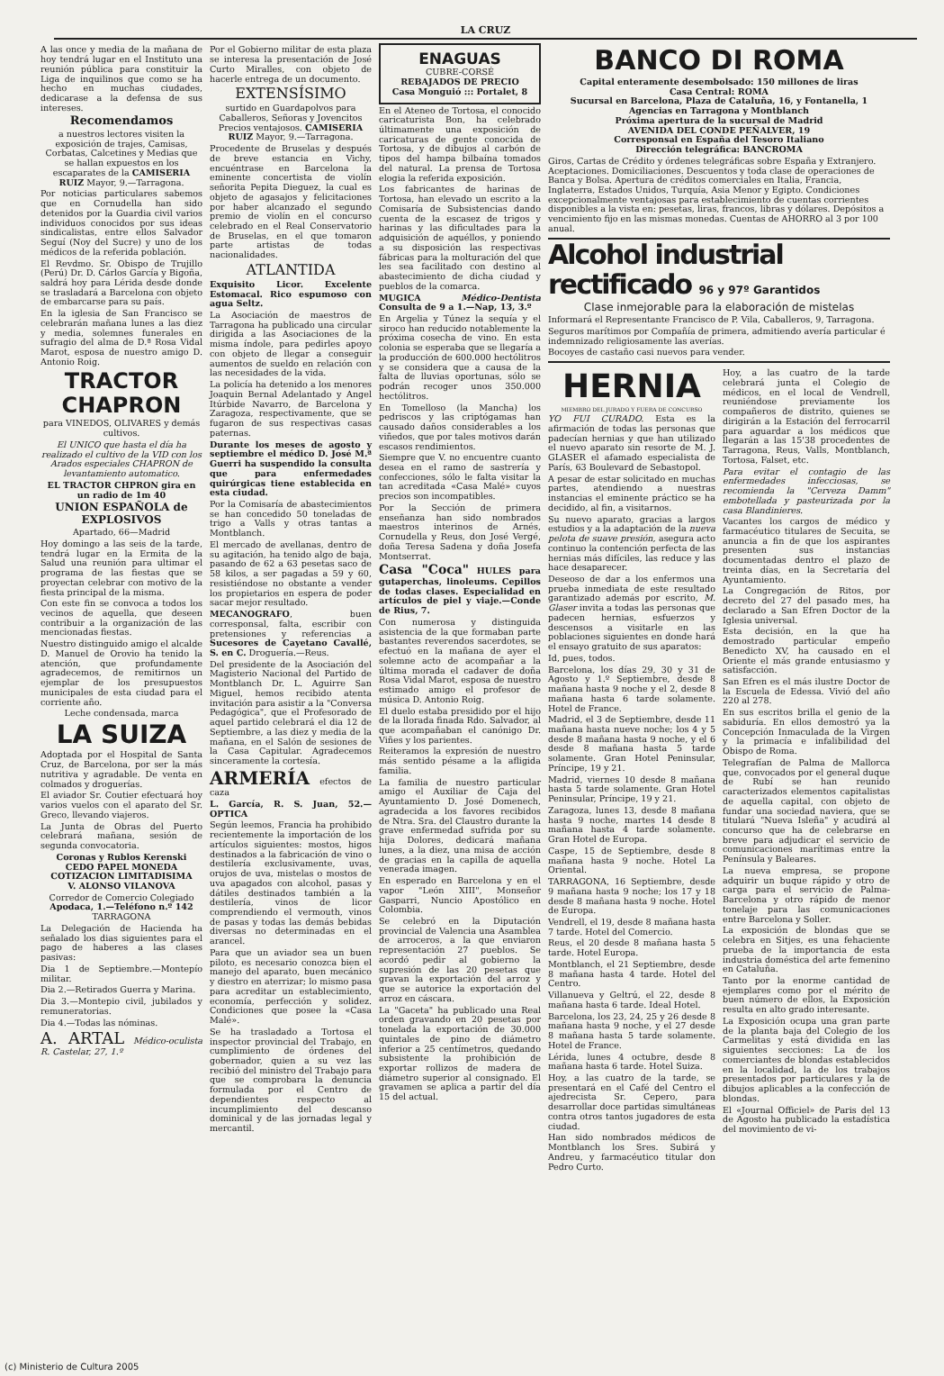LA CRUZ
A las once y media de la mañana de hoy tendrá lugar en el Instituto una reunión pública para constituir la Liga de inquilinos que como se ha hecho en muchas ciudades, dedicarase a la defensa de sus intereses.
Recomendamos
a nuestros lectores visiten la exposición de trajes, Camisas, Corbatas, Calcetines y Medias que se hallan expuestos en los escaparates de la CAMISERIA RUIZ Mayor, 9.—Tarragona.
Por noticias particulares sabemos que en Cornudella han sido detenidos por la Guardia civil varios individuos conocidos por sus ideas sindicalistas, entre ellos Salvador Seguí (Noy del Sucre) y uno de los médicos de la referida población.
El Revdmo. Sr. Obispo de Trujillo (Perú) Dr. D. Cárlos García y Bigoña, saldrá hoy para Lérida desde donde se trasladará a Barcelona con objeto de embarcarse para su país.
En la iglesia de San Francisco se celebrarán mañana lunes a las diez y media, solemnes funerales en sufragio del alma de D.ª Rosa Vidal Marot, esposa de nuestro amigo D. Antonio Roig.
TRACTOR
CHAPRON
para VINEDOS, OLIVARES y demás cultivos.
El UNICO que hasta el día ha realizado el cultivo de la VID con los Arados especiales CHAPRON de levantamiento automatico.
EL TRACTOR CHPRON gira en un radio de 1m 40
UNION ESPAÑOLA de EXPLOSIVOS
Apartado, 66—Madrid
Hoy domingo a las seis de la tarde, tendrá lugar en la Ermita de la Salud una reunión para ultimar el programa de las fiestas que se proyectan celebrar con motivo de la fiesta principal de la misma.
Con este fin se convoca a todos los vecinos de aquella, que deseen contribuir a la organización de las mencionadas fiestas.
Nuestro distinguido amigo el alcalde D. Manuel de Orovio ha tenido la atención, que profundamente agradecemos, de remitirnos un ejemplar de los presupuestos municipales de esta ciudad para el corriente año.
Leche condensada, marca
LA SUIZA
Adoptada por el Hospital de Santa Cruz, de Barcelona, por ser la más nutritiva y agradable. De venta en colmados y droguerías.
El aviador Sr. Coutier efectuará hoy varios vuelos con el aparato del Sr. Greco, llevando viajeros.
La Junta de Obras del Puerto celebrará mañana, sesión de segunda convocatoria.
Coronas y Rublos Kerenski
CEDO PAPEL MONEDA
COTIZACION LIMITADISIMA
V. ALONSO VILANOVA
Corredor de Comercio Colegiado
Apodaca, 1.—Teléfono n.º 142
TARRAGONA
La Delegación de Hacienda ha señalado los dias siguientes para el pago de haberes a las clases pasivas:
Dia 1 de Septiembre.—Montepío militar.
Dia 2.—Retirados Guerra y Marina.
Dia 3.—Montepio civil, jubilados y remuneratorias.
Dia 4.—Todas las nóminas.
A. ARTAL Médico-oculista R. Castelar, 27, 1.º
Por el Gobierno militar de esta plaza se interesa la presentación de José Curto Miralles, con objeto de hacerle entrega de un documento.
EXTENSÍSIMO
surtido en Guardapolvos para Caballeros, Señoras y Jovencitos Precios ventajosos. CAMISERIA RUIZ Mayor, 9.—Tarragona.
Procedente de Bruselas y después de breve estancia en Vichy, encuéntrase en Barcelona la eminente concertista de violín señorita Pepita Dieguez, la cual es objeto de agasajos y felicitaciones por haber alcanzado el segundo premio de violín en el concurso celebrado en el Real Conservatorio de Bruselas, en el que tomaron parte artistas de todas nacionalidades.
ATLANTIDA
Exquisito Licor. Excelente Estomacal. Rico espumoso con agua Seltz.
La Asociación de maestros de Tarragona ha publicado una circular dirigida a las Asociaciones de la misma índole, para pedirles apoyo con objeto de llegar a conseguir aumentos de sueldo en relación con las necesidades de la vida.
La policía ha detenido a los menores Joaquin Bernal Adelantado y Angel Itúrbide Navarro, de Barcelona y Zaragoza, respectivamente, que se fugaron de sus respectivas casas paternas.
Durante los meses de agosto y septiembre el médico D. José M.ª Guerri ha suspendido la consulta que para enfermedades quirúrgicas tiene establecida en esta ciudad.
Por la Comisaría de abastecimientos se han concedido 50 toneladas de trigo a Valls y otras tantas a Montblanch.
El mercado de avellanas, dentro de su agitación, ha tenido algo de baja, pasando de 62 a 63 pesetas saco de 58 kilos, a ser pagadas a 59 y 60, resistiéndose no obstante a vender los propietarios en espera de poder sacar mejor resultado.
MECANOGRAFO, buen corresponsal, falta, escribir con pretensiones y referencias a Sucesores de Cayetano Cavallé, S. en C. Droguería.—Reus.
Del presidente de la Asociación del Magisterio Nacional del Partido de Montblanch Dr. L. Aguirre San Miguel, hemos recibido atenta invitación para asistir a la "Conversa Pedagógica", que el Profesorado de aquel partido celebrará el dia 12 de Septiembre, a las diez y media de la mañana, en el Salón de sesiones de la Casa Capitular. Agradecemos sinceramente la cortesía.
ARMERÍA efectos de caza
L. García, R. S. Juan, 52.—OPTICA
Según leemos, Francia ha prohibido recientemente la importación de los artículos siguientes: mostos, higos destinados a la fabricación de vino o destilería exclusivamente, uvas, orujos de uva, mistelas o mostos de uva apagados con alcohol, pasas y dátiles destinados también a la destilería, vinos de licor comprendiendo el vermouth, vinos de pasas y todas las demás bebidas diversas no determinadas en el arancel.
Para que un aviador sea un buen piloto, es necesario conozca bien el manejo del aparato, buen mecánico y diestro en aterrizar; lo mismo pasa para acreditar un establecimiento, economía, perfección y solidez. Condiciones que posee la «Casa Malé».
Se ha trasladado a Tortosa el inspector provincial del Trabajo, en cumplimiento de órdenes del gobernador, quien a su vez las recibió del ministro del Trabajo para que se comprobara la denuncia formulada por el Centro de dependientes respecto al incumplimiento del descanso dominical y de las jornadas legal y mercantil.
ENAGUAS
CUBRE-CORSÉ
REBAJADOS DE PRECIO
Casa Monguió ::: Portalet, 8
En el Ateneo de Tortosa, el conocido caricaturista Bon, ha celebrado últimamente una exposición de caricaturas de gente conocida de Tortosa, y de dibujos al carbón de tipos del hampa bilbaína tomados del natural. La prensa de Tortosa elogia la referida exposición.
Los fabricantes de harinas de Tortosa, han elevado un escrito a la Comisaría de Subsistencias dando cuenta de la escasez de trigos y harinas y las dificultades para la adquisición de aquéllos, y poniendo a su disposición las respectivas fábricas para la molturación del que les sea facilitado con destino al abastecimiento de dicha ciudad y pueblos de la comarca.
MUGICA Médico-Dentista Consulta de 9 a 1.—Nap, 13, 3.º
En Argelia y Túnez la sequía y el siroco han reducido notablemente la próxima cosecha de vino. En esta colonia se esperaba que se llegaría a la producción de 600.000 hectólitros y se considera que a causa de la falta de lluvias oportunas, sólo se podrán recoger unos 350.000 hectólitros.
En Tomelloso (la Mancha) los pedriscos y las criptógamas han causado daños considerables a los viñedos, que por tales motivos darán escasos rendimientos.
Siempre que V. no encuentre cuanto desea en el ramo de sastrería y confecciones, sólo le falta visitar la tan acreditada «Casa Malé» cuyos precios son incompatibles.
Por la Sección de primera enseñanza han sido nombrados maestros interinos de Arnés, Cornudella y Reus, don José Vergé, doña Teresa Sadena y doña Josefa Montserrat.
Casa "Coca" HULES para gutaperchas, linoleums. Cepillos de todas clases. Especialidad en artículos de piel y viaje.—Conde de Rius, 7.
Con numerosa y distinguida asistencia de la que formaban parte bastantes reverendos sacerdotes, se efectuó en la mañana de ayer el solemne acto de acompañar a la última morada el cadaver de doña Rosa Vidal Marot, esposa de nuestro estimado amigo el profesor de música D. Antonio Roig.
El duelo estaba presidido por el hijo de la llorada finada Rdo. Salvador, al que acompañaban el canónigo Dr. Viñes y los parientes.
Reiteramos la expresión de nuestro más sentido pésame a la afligida familia.
La familia de nuestro particular amigo el Auxiliar de Caja del Ayuntamiento D. José Domenech, agradecida a los favores recibidos de Ntra. Sra. del Claustro durante la grave enfermedad sufrida por su hija Dolores, dedicará mañana lunes, a la diez, una misa de acción de gracias en la capilla de aquella venerada imagen.
En esperado en Barcelona y en el vapor "León XIII", Monseñor Gasparri, Nuncio Apostólico en Colombia.
Se celebró en la Diputación provincial de Valencia una Asamblea de arroceros, a la que enviaron representación 27 pueblos. Se acordó pedir al gobierno la supresión de las 20 pesetas que gravan la exportación del arroz y que se autorice la exportación del arroz en cáscara.
La "Gaceta" ha publicado una Real orden gravando en 20 pesetas por tonelada la exportación de 30.000 quintales de pino de diámetro inferior a 25 centímetros, quedando subsistente la prohibición de exportar rollizos de madera de diámetro superior al consignado. El gravamen se aplica a partir del día 15 del actual.
BANCO DI ROMA
Capital enteramente desembolsado: 150 millones de liras
Casa Central: ROMA
Sucursal en Barcelona, Plaza de Cataluña, 16, y Fontanella, 1
Agencias en Tarragona y Montblanch
Próxima apertura de la sucursal de Madrid
AVENIDA DEL CONDE PEÑALVER, 19
Corresponsal en España del Tesoro Italiano
Dirección telegráfica: BANCROMA
Giros, Cartas de Crédito y órdenes telegráficas sobre España y Extranjero. Aceptaciones. Domiciliaciones. Descuentos y toda clase de operaciones de Banca y Bolsa. Apertura de créditos comerciales en Italia, Francia, Inglaterra, Estados Unidos, Turquía, Asia Menor y Egipto. Condiciones excepcionalmente ventajosas para establecimiento de cuentas corrientes disponibles a la vista en: pesetas, liras, francos, libras y dólares. Depósitos a vencimiento fijo en las mismas monedas. Cuentas de AHORRO al 3 por 100 anual.
Alcohol industrial rectificado 96 y 97º Garantidos
Clase inmejorable para la elaboración de mistelas
Informará el Representante Francisco de P. Vila, Caballeros, 9, Tarragona.
Seguros marítimos por Compañía de primera, admitiendo avería particular é indemnizado religiosamente las averías.
Bocoyes de castaño casi nuevos para vender.
HERNIA
MIEMBRO DEL JURADO Y FUERA DE CONCURSO
YO FUI CURADO. Esta es la afirmación de todas las personas que padecían hernias y que han utilizado el nuevo aparato sin resorte de M. J. GLASER el afamado especialista de París, 63 Boulevard de Sebastopol.
A pesar de estar solicitado en muchas partes, atendiendo a nuestras instancias el eminente práctico se ha decidido, al fin, a visitarnos.
Su nuevo aparato, gracias a largos estudios y a la adaptación de la nueva pelota de suave presión, asegura acto continuo la contención perfecta de las hernias más difíciles, las reduce y las hace desaparecer.
Deseoso de dar a los enfermos una prueba inmediata de este resultado garantizado además por escrito, M. Glaser invita a todas las personas que padecen hernias, esfuerzos y descensos a visitarle en las poblaciones siguientes en donde hará el ensayo gratuito de sus aparatos:
Id, pues, todos.
Barcelona, los días 29, 30 y 31 de Agosto y 1.º Septiembre, desde 8 mañana hasta 9 noche y el 2, desde 8 mañana hasta 6 tarde solamente. Hotel de France.
Madrid, el 3 de Septiembre, desde 11 mañana hasta nueve noche; los 4 y 5 desde 8 mañana hasta 9 noche, y el 6 desde 8 mañana hasta 5 tarde solamente. Gran Hotel Peninsular, Príncipe, 19 y 21.
Madrid, viernes 10 desde 8 mañana hasta 5 tarde solamente. Gran Hotel Peninsular, Príncipe, 19 y 21.
Zaragoza, lunes 13, desde 8 mañana hasta 9 noche, martes 14 desde 8 mañana hasta 4 tarde solamente. Gran Hotel de Europa.
Caspe, 15 de Septiembre, desde 8 mañana hasta 9 noche. Hotel La Oriental.
TARRAGONA, 16 Septiembre, desde 9 mañana hasta 9 noche; los 17 y 18 desde 8 mañana hasta 9 noche. Hotel de Europa.
Vendrell, el 19, desde 8 mañana hasta 7 tarde. Hotel del Comercio.
Reus, el 20 desde 8 mañana hasta 5 tarde. Hotel Europa.
Montblanch, el 21 Septiembre, desde 8 mañana hasta 4 tarde. Hotel del Centro.
Villanueva y Geltrú, el 22, desde 8 mañana hasta 6 tarde. Ideal Hotel.
Barcelona, los 23, 24, 25 y 26 desde 8 mañana hasta 9 noche, y el 27 desde 8 mañana hasta 5 tarde solamente. Hotel de France.
Lérida, lunes 4 octubre, desde 8 mañana hasta 6 tarde. Hotel Suiza.
Hoy, a las cuatro de la tarde, se presentará en el Café del Centro el ajedrecista Sr. Cepero, para desarrollar doce partidas simultáneas contra otros tantos jugadores de esta ciudad.
Han sido nombrados médicos de Montblanch los Sres. Subirá y Andreu, y farmacéutico titular don Pedro Curto.
Hoy, a las cuatro de la tarde celebrará junta el Colegio de médicos, en el local de Vendrell, reuniéndose previamente los compañeros de distrito, quienes se dirigirán a la Estación del ferrocarril para aguardar a los médicos que llegarán a las 15'38 procedentes de Tarragona, Reus, Valls, Montblanch, Tortosa, Falset, etc.
Para evitar el contagio de las enfermedades infecciosas, se recomienda la "Cerveza Damm" embotellada y pasteurizada por la casa Blandinieres.
Vacantes los cargos de médico y farmacéutico titulares de Secuita, se anuncia a fin de que los aspirantes presenten sus instancias documentadas dentro el plazo de treinta días, en la Secretaría del Ayuntamiento.
La Congregación de Ritos, por decreto del 27 del pasado mes, ha declarado a San Efren Doctor de la Iglesia universal.
Esta decisión, en la que ha demostrado particular empeño Benedicto XV, ha causado en el Oriente el más grande entusiasmo y satisfacción.
San Efren es el más ilustre Doctor de la Escuela de Edessa. Vivió del año 220 al 278.
En sus escritos brilla el genio de la sabiduría. En ellos demostró ya la Concepción Inmaculada de la Virgen y la primacía e infalibilidad del Obispo de Roma.
Telegrafían de Palma de Mallorca que, convocados por el general duque de Rubí se han reunido caracterizados elementos capitalistas de aquella capital, con objeto de fundar una sociedad naviera, que se titulará "Nueva Isleña" y acudirá al concurso que ha de celebrarse en breve para adjudicar el servicio de comunicaciones marítimas entre la Península y Baleares.
La nueva empresa, se propone adquirir un buque rápido y otro de carga para el servicio de Palma-Barcelona y otro rápido de menor tonelaje para las comunicaciones entre Barcelona y Soller.
La exposición de blondas que se celebra en Sitjes, es una fehaciente prueba de la importancia de esta industria doméstica del arte femenino en Cataluña.
Tanto por la enorme cantidad de ejemplares como por el mérito de buen número de ellos, la Exposición resulta en alto grado interesante.
La Exposición ocupa una gran parte de la planta baja del Colegio de los Carmelitas y está dividida en las siguientes secciones: La de los comerciantes de blondas establecidos en la localidad, la de los trabajos presentados por particulares y la de dibujos aplicables a la confección de blondas.
El «Journal Officiel» de Paris del 13 de Agosto ha publicado la estadística del movimiento de vi-
(c) Ministerio de Cultura 2005